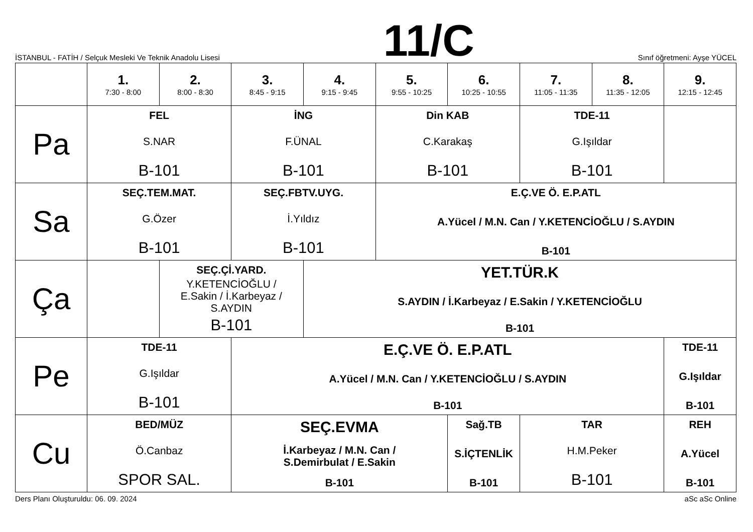İSTANBUL - FATİH / Selçuk Mesleki Ve Teknik Anadolu Lisesi
11/C
Sınıf öğretmeni: Ayşe YÜCEL
| | 1. 7:30 - 8:00 | 2. 8:00 - 8:30 | 3. 8:45 - 9:15 | 4. 9:15 - 9:45 | 5. 9:55 - 10:25 | 6. 10:25 - 10:55 | 7. 11:05 - 11:35 | 8. 11:35 - 12:05 | 9. 12:15 - 12:45 |
| --- | --- | --- | --- | --- | --- | --- | --- | --- | --- |
| Pa | FEL S.NAR B-101 | | İNG F.ÜNAL B-101 | | Din KAB C.Karakaş B-101 | | TDE-11 G.Işıldar B-101 | | |
| Sa | SEÇ.TEM.MAT. G.Özer B-101 | | SEÇ.FBTV.UYG. İ.Yıldız B-101 | | E.Ç.VE Ö. E.P.ATL A.Yücel / M.N. Can / Y.KETENCİOĞLU / S.AYDIN B-101 | | | | |
| Ça | | SEÇ.Çİ.YARD. Y.KETENCİOĞLU / E.Sakin / İ.Karbeyaz / S.AYDIN B-101 | | YET.TÜR.K S.AYDIN / İ.Karbeyaz / E.Sakin / Y.KETENCİOĞLU B-101 | | | | | |
| Pe | TDE-11 G.Işıldar B-101 | | E.Ç.VE Ö. E.P.ATL A.Yücel / M.N. Can / Y.KETENCİOĞLU / S.AYDIN B-101 | | | | | | TDE-11 G.Işıldar B-101 |
| Cu | BED/MÜZ Ö.Canbaz SPOR SAL. | | SEÇ.EVMA İ.Karbeyaz / M.N. Can / S.Demirbulat / E.Sakin B-101 | | | Sağ.TB S.İÇTENLİK B-101 | TAR H.M.Peker B-101 | | REH A.Yücel B-101 |
Ders Planı Oluşturuldu: 06. 09. 2024 aSc aSc Online